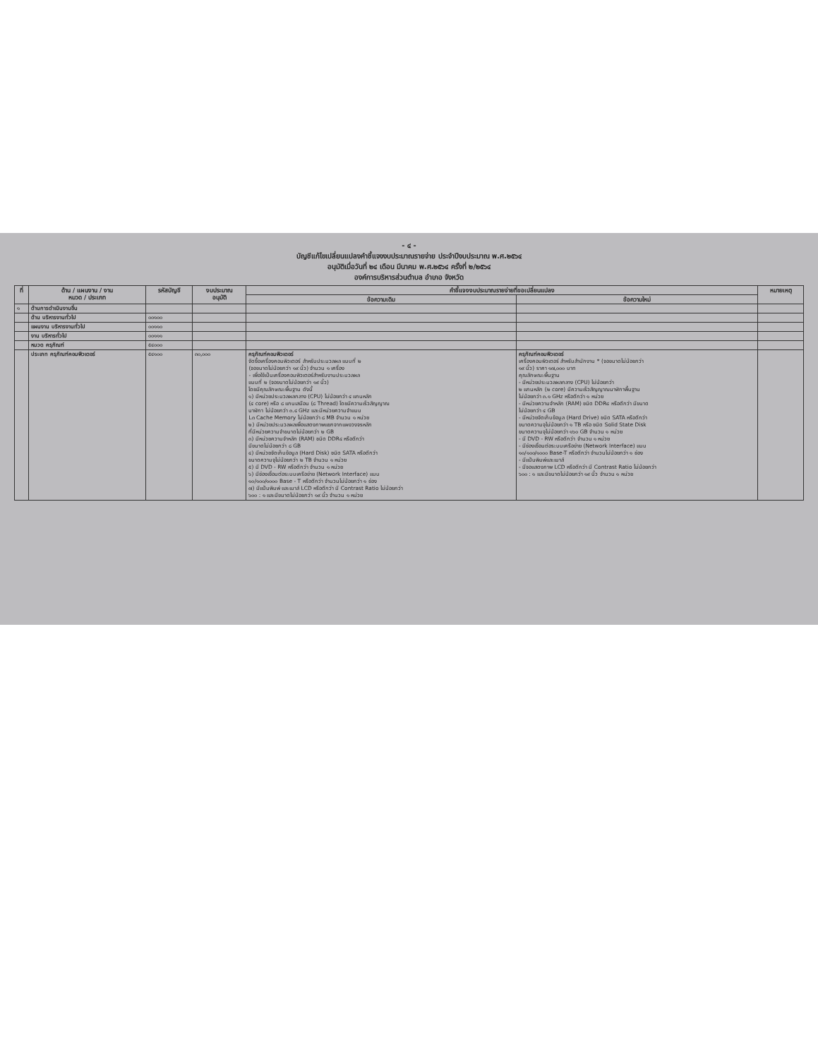- ๔ -
บัญชีแก้ไขเปลี่ยนแปลงคำชี้แจงงบประมาณรายจ่าย ประจำปีงบประมาณ พ.ศ.๒๕๖๔
อนุมัติเมื่อวันที่ ๒๔ เดือน มีนาคม พ.ศ.๒๕๖๔ ครั้งที่ ๒/๒๕๖๔
องค์การบริหารส่วนตำบล อำเภอ จังหวัด
| ที่ | ด้าน / แผนงาน / งาน หมวด / ประเภท | รหัสบัญชี | งบประมาณ อนุมัติ | คำชี้แจงงบประมาณรายจ่ายที่ขอเปลี่ยนแปลง | | หมายเหตุ |
| --- | --- | --- | --- | --- | --- | --- |
| | | | | ข้อความเดิม | ข้อความใหม่ | |
| ๑ | ด้านการดำเนินงานอื่น | | | | | |
| | ด้าน บริหารงานทั่วไป | ๐๐๑๐๐ | | | | |
| | แผนงาน บริหารงานทั่วไป | ๐๐๑๑๐ | | | | |
| | งาน บริหารทั่วไป | ๐๐๑๑๑ | | | | |
| | หมวด ครุภัณฑ์ | ๕๔๐๐๐ | | | | |
| | ประเภท ครุภัณฑ์คอมพิวเตอร์ | ๕๔๑๐๐ | ๓๐,๐๐๐ | ครุภัณฑ์คอมพิวเตอร์ จัดซื้อเครื่องคอมพิวเตอร์ สำหรับประมวลผล แบบที่ ๒ (จอขนาดไม่น้อยกว่า ๑๙ นิ้ว) จำนวน ๑ เครื่อง - เพื่อใช้เป็นเครื่องคอมพิวเตอร์สำหรับงานประมวลผล แบบที่ ๒ (จอขนาดไม่น้อยกว่า ๑๙ นิ้ว) โดยมีคุณลักษณะพื้นฐาน ดังนี้ ๑) มีหน่วยประมวลผลกลาง (CPU) ไม่น้อยกว่า ๔ แกนหลัก (๔ core) หรือ ๘ แกนเสมือน (๘ Thread) โดยมีความเร็วสัญญาณ นาฬิกา ไม่น้อยกว่า ๓.๔ GHz และมีหน่วยความจำแบบ L๓ Cache Memory ไม่น้อยกว่า ๘ MB จำนวน ๑ หน่วย ๒) มีหน่วยประมวลผลเพื่อแสดงภาพแยกจากแผงวงจรหลัก ที่มีหน่วยความจำขนาดไม่น้อยกว่า ๒ GB ๓) มีหน่วยความจำหลัก (RAM) ชนิด DDR๔ หรือดีกว่า มีขนาดไม่น้อยกว่า ๘ GB ๔) มีหน่วยจัดเก็บข้อมูล (Hard Disk) ชนิด SATA หรือดีกว่า ขนาดความจุไม่น้อยกว่า ๒ TB จำนวน ๑ หน่วย ๕) มี DVD - RW หรือดีกว่า จำนวน ๑ หน่วย ๖) มีช่องเชื่อมต่อระบบเครือข่าย (Network Interface) แบบ ๑๐/๑๐๐/๑๐๐๐ Base - T หรือดีกว่า จำนวนไม่น้อยกว่า ๑ ช่อง ๗) มีแป้นพิมพ์ และเมาส์ LCD หรือดีกว่า มี Contrast Ratio ไม่น้อยกว่า ๖๐๐ : ๑ และมีขนาดไม่น้อยกว่า ๑๙ นิ้ว จำนวน ๑ หน่วย | ครุภัณฑ์คอมพิวเตอร์ เครื่องคอมพิวเตอร์ สำหรับสำนักงาน * (จอขนาดไม่น้อยกว่า ๑๙ นิ้ว) ราคา ๑๗,๐๐๐ บาท คุณลักษณะพื้นฐาน - มีหน่วยประมวลผลกลาง (CPU) ไม่น้อยกว่า ๒ แกนหลัก (๒ core) มีความเร็วสัญญาณนาฬิกาพื้นฐาน ไม่น้อยกว่า ๓.๑ GHz หรือดีกว่า ๑ หน่วย - มีหน่วยความจำหลัก (RAM) ชนิด DDR๔ หรือดีกว่า มีขนาด ไม่น้อยกว่า ๔ GB - มีหน่วยจัดเก็บข้อมูล (Hard Drive) ชนิด SATA หรือดีกว่า ขนาดความจุไม่น้อยกว่า ๑ TB หรือ ชนิด Solid State Disk ขนาดความจุไม่น้อยกว่า ๑๖๐ GB จำนวน ๑ หน่วย - มี DVD - RW หรือดีกว่า จำนวน ๑ หน่วย - มีช่องเชื่อมต่อระบบเครือข่าย (Network Interface) แบบ ๑๐/๑๐๐/๑๐๐๐ Base-T หรือดีกว่า จำนวนไม่น้อยกว่า ๑ ช่อง - มีแป้นพิมพ์และเมาส์ - มีจอแสดงภาพ LCD หรือดีกว่า มี Contrast Ratio ไม่น้อยกว่า ๖๐๐ : ๑ และมีขนาดไม่น้อยกว่า ๑๙ นิ้ว จำนวน ๑ หน่วย | |